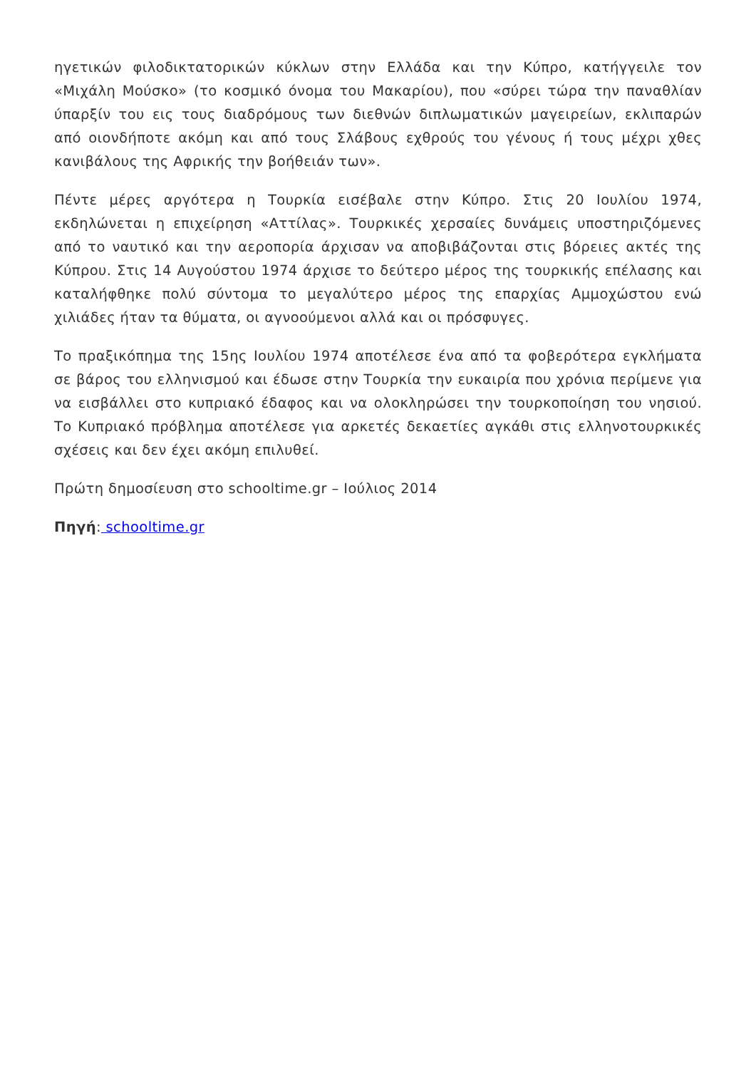ηγετικών φιλοδικτατορικών κύκλων στην Ελλάδα και την Κύπρο, κατήγγειλε τον «Μιχάλη Μούσκο» (το κοσμικό όνομα του Μακαρίου), που «σύρει τώρα την παναθλίαν ύπαρξίν του εις τους διαδρόμους των διεθνών διπλωματικών μαγειρείων, εκλιπαρών από οιονδήποτε ακόμη και από τους Σλάβους εχθρούς του γένους ή τους μέχρι χθες κανιβάλους της Αφρικής την βοήθειάν των».
Πέντε μέρες αργότερα η Τουρκία εισέβαλε στην Κύπρο. Στις 20 Ιουλίου 1974, εκδηλώνεται η επιχείρηση «Αττίλας». Τουρκικές χερσαίες δυνάμεις υποστηριζόμενες από το ναυτικό και την αεροπορία άρχισαν να αποβιβάζονται στις βόρειες ακτές της Κύπρου. Στις 14 Αυγούστου 1974 άρχισε το δεύτερο μέρος της τουρκικής επέλασης και καταλήφθηκε πολύ σύντομα το μεγαλύτερο μέρος της επαρχίας Αμμοχώστου ενώ χιλιάδες ήταν τα θύματα, οι αγνοούμενοι αλλά και οι πρόσφυγες.
Το πραξικόπημα της 15ης Ιουλίου 1974 αποτέλεσε ένα από τα φοβερότερα εγκλήματα σε βάρος του ελληνισμού και έδωσε στην Τουρκία την ευκαιρία που χρόνια περίμενε για να εισβάλλει στο κυπριακό έδαφος και να ολοκληρώσει την τουρκοποίηση του νησιού. Το Κυπριακό πρόβλημα αποτέλεσε για αρκετές δεκαετίες αγκάθι στις ελληνοτουρκικές σχέσεις και δεν έχει ακόμη επιλυθεί.
Πρώτη δημοσίευση στο schooltime.gr – Ιούλιος 2014
Πηγή: schooltime.gr